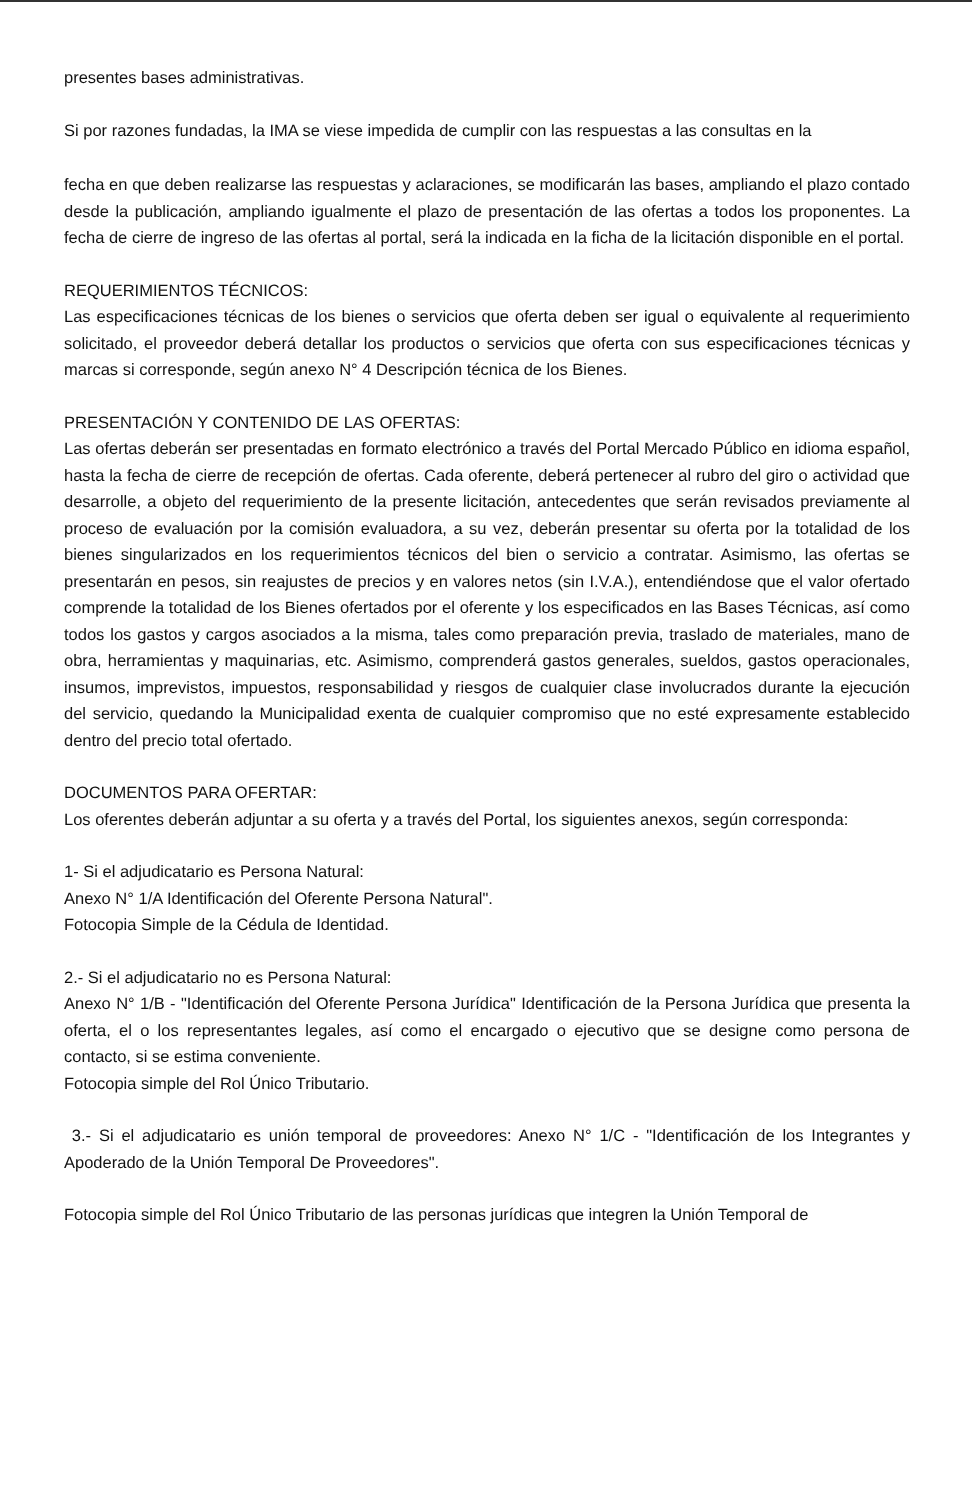presentes bases administrativas.
Si por razones fundadas, la IMA se viese impedida de cumplir con las respuestas a las consultas en la
fecha en que deben realizarse las respuestas y aclaraciones, se modificarán las bases, ampliando el plazo contado desde la publicación, ampliando igualmente el plazo de presentación de las ofertas a todos los proponentes. La fecha de cierre de ingreso de las ofertas al portal, será la indicada en la ficha de la licitación disponible en el portal.
REQUERIMIENTOS TÉCNICOS:
Las especificaciones técnicas de los bienes o servicios que oferta deben ser igual o equivalente al requerimiento solicitado, el proveedor deberá detallar los productos o servicios que oferta con sus especificaciones técnicas y marcas si corresponde, según anexo N° 4 Descripción técnica de los Bienes.
PRESENTACIÓN Y CONTENIDO DE LAS OFERTAS:
Las ofertas deberán ser presentadas en formato electrónico a través del Portal Mercado Público en idioma español, hasta la fecha de cierre de recepción de ofertas. Cada oferente, deberá pertenecer al rubro del giro o actividad que desarrolle, a objeto del requerimiento de la presente licitación, antecedentes que serán revisados previamente al proceso de evaluación por la comisión evaluadora, a su vez, deberán presentar su oferta por la totalidad de los bienes singularizados en los requerimientos técnicos del bien o servicio a contratar. Asimismo, las ofertas se presentarán en pesos, sin reajustes de precios y en valores netos (sin I.V.A.), entendiéndose que el valor ofertado comprende la totalidad de los Bienes ofertados por el oferente y los especificados en las Bases Técnicas, así como todos los gastos y cargos asociados a la misma, tales como preparación previa, traslado de materiales, mano de obra, herramientas y maquinarias, etc. Asimismo, comprenderá gastos generales, sueldos, gastos operacionales, insumos, imprevistos, impuestos, responsabilidad y riesgos de cualquier clase involucrados durante la ejecución del servicio, quedando la Municipalidad exenta de cualquier compromiso que no esté expresamente establecido dentro del precio total ofertado.
DOCUMENTOS PARA OFERTAR:
Los oferentes deberán adjuntar a su oferta y a través del Portal, los siguientes anexos, según corresponda:
1- Si el adjudicatario es Persona Natural:
Anexo N° 1/A Identificación del Oferente Persona Natural".
Fotocopia Simple de la Cédula de Identidad.
2.- Si el adjudicatario no es Persona Natural:
Anexo N° 1/B - "Identificación del Oferente Persona Jurídica" Identificación de la Persona Jurídica que presenta la oferta, el o los representantes legales, así como el encargado o ejecutivo que se designe como persona de contacto, si se estima conveniente.
Fotocopia simple del Rol Único Tributario.
3.- Si el adjudicatario es unión temporal de proveedores: Anexo N° 1/C - "Identificación de los Integrantes y Apoderado de la Unión Temporal De Proveedores".
Fotocopia simple del Rol Único Tributario de las personas jurídicas que integren la Unión Temporal de